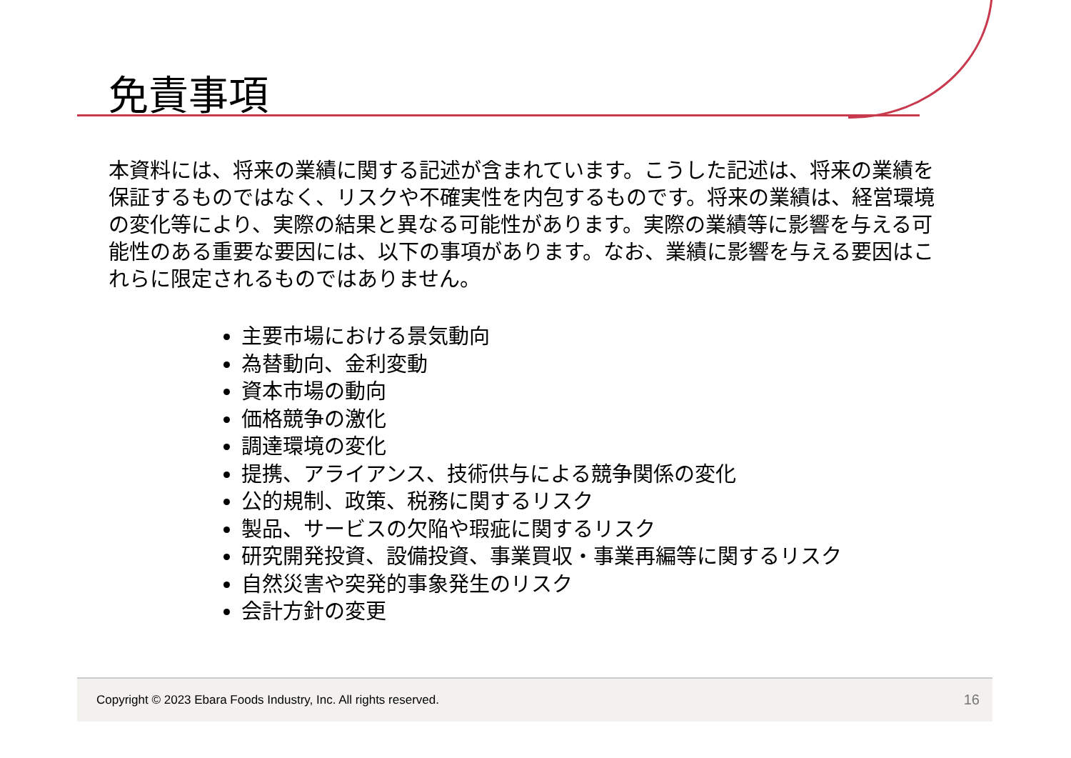免責事項
本資料には、将来の業績に関する記述が含まれています。こうした記述は、将来の業績を保証するものではなく、リスクや不確実性を内包するものです。将来の業績は、経営環境の変化等により、実際の結果と異なる可能性があります。実際の業績等に影響を与える可能性のある重要な要因には、以下の事項があります。なお、業績に影響を与える要因はこれらに限定されるものではありません。
主要市場における景気動向
為替動向、金利変動
資本市場の動向
価格競争の激化
調達環境の変化
提携、アライアンス、技術供与による競争関係の変化
公的規制、政策、税務に関するリスク
製品、サービスの欠陥や瑕疵に関するリスク
研究開発投資、設備投資、事業買収・事業再編等に関するリスク
自然災害や突発的事象発生のリスク
会計方針の変更
Copyright © 2023 Ebara Foods Industry, Inc. All rights reserved. 16